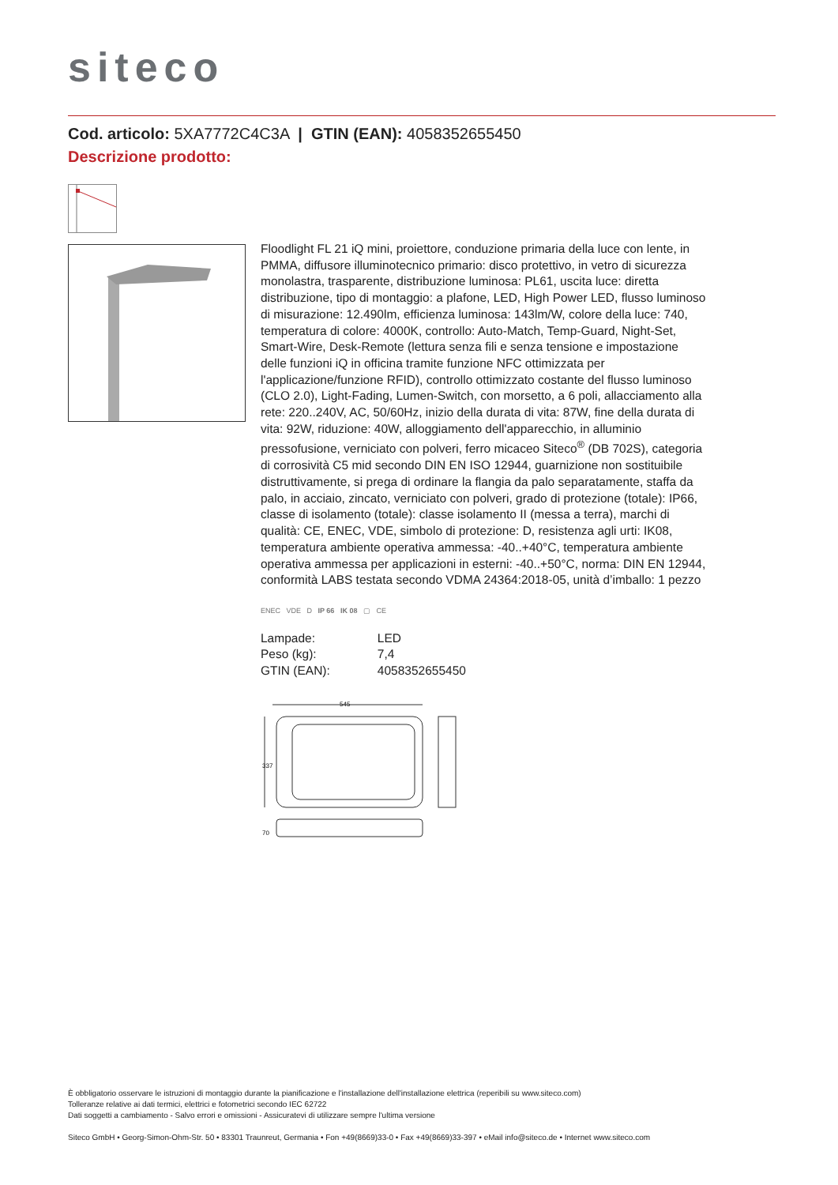siteco
Cod. articolo: 5XA7772C4C3A | GTIN (EAN): 4058352655450
Descrizione prodotto:
Floodlight FL 21 iQ mini, proiettore, conduzione primaria della luce con lente, in PMMA, diffusore illuminotecnico primario: disco protettivo, in vetro di sicurezza monolastra, trasparente, distribuzione luminosa: PL61, uscita luce: diretta distribuzione, tipo di montaggio: a plafone, LED, High Power LED, flusso luminoso di misurazione: 12.490lm, efficienza luminosa: 143lm/W, colore della luce: 740, temperatura di colore: 4000K, controllo: Auto-Match, Temp-Guard, Night-Set, Smart-Wire, Desk-Remote (lettura senza fili e senza tensione e impostazione delle funzioni iQ in officina tramite funzione NFC ottimizzata per l'applicazione/funzione RFID), controllo ottimizzato costante del flusso luminoso (CLO 2.0), Light-Fading, Lumen-Switch, con morsetto, a 6 poli, allacciamento alla rete: 220..240V, AC, 50/60Hz, inizio della durata di vita: 87W, fine della durata di vita: 92W, riduzione: 40W, alloggiamento dell'apparecchio, in alluminio pressofusione, verniciato con polveri, ferro micaceo Siteco<sup>®</sup> (DB 702S), categoria di corrosività C5 mid secondo DIN EN ISO 12944, guarnizione non sostituibile distruttivamente, si prega di ordinare la flangia da palo separatamente, staffa da palo, in acciaio, zincato, verniciato con polveri, grado di protezione (totale): IP66, classe di isolamento (totale): classe isolamento II (messa a terra), marchi di qualità: CE, ENEC, VDE, simbolo di protezione: D, resistenza agli urti: IK08, temperatura ambiente operativa ammessa: -40..+40°C, temperatura ambiente operativa ammessa per applicazioni in esterni: -40..+50°C, norma: DIN EN 12944, conformità LABS testata secondo VDMA 24364:2018-05, unità d’imballo: 1 pezzo
ENEC VDE D IP 66 IK 08 ▢ CE
| Lampade: | LED |
| Peso (kg): | 7,4 |
| GTIN (EAN): | 4058352655450 |
545
337
70
È obbligatorio osservare le istruzioni di montaggio durante la pianificazione e l'installazione dell'installazione elettrica (reperibili su www.siteco.com)
Tolleranze relative ai dati termici, elettrici e fotometrici secondo IEC 62722
Dati soggetti a cambiamento - Salvo errori e omissioni - Assicuratevi di utilizzare sempre l'ultima versione
Siteco GmbH • Georg-Simon-Ohm-Str. 50 • 83301 Traunreut, Germania • Fon +49(8669)33-0 • Fax +49(8669)33-397 • eMail info@siteco.de • Internet www.siteco.com